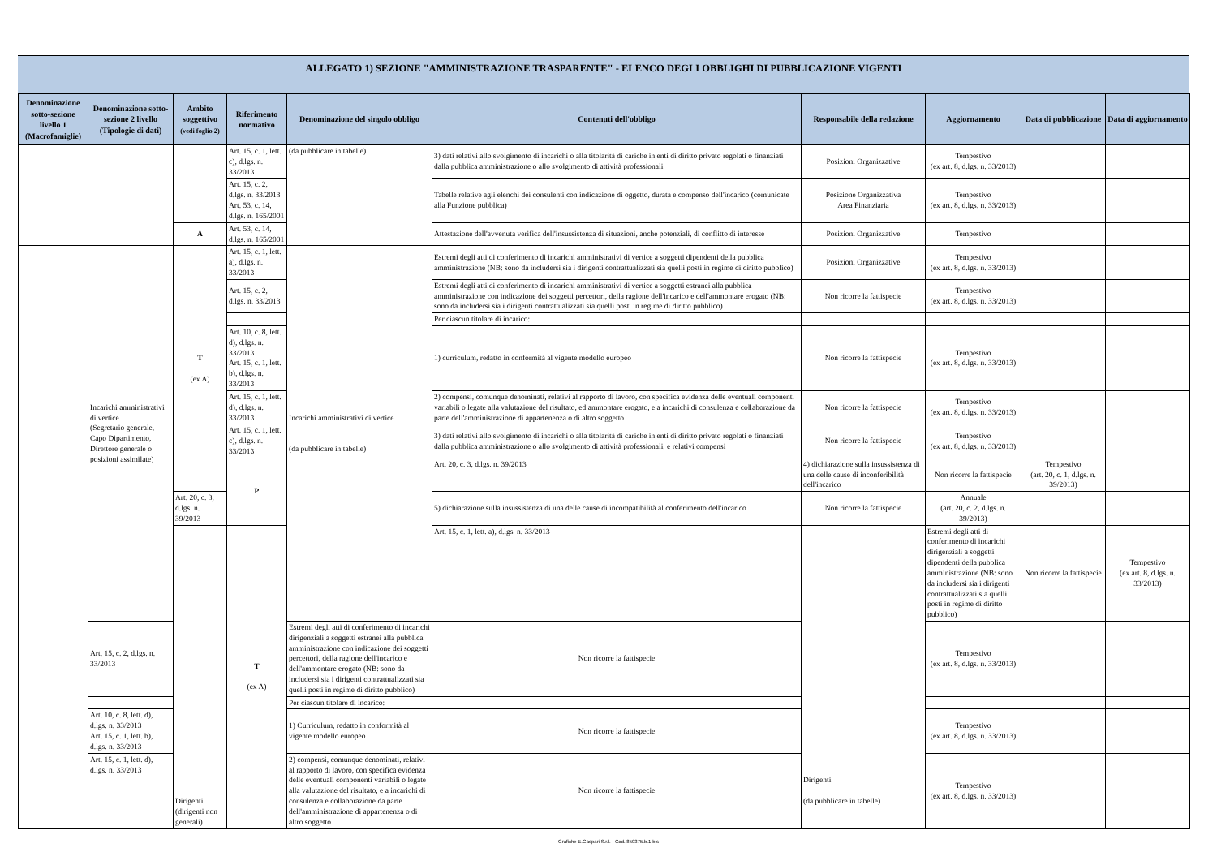ALLEGATO 1) SEZIONE "AMMINISTRAZIONE TRASPARENTE" - ELENCO DEGLI OBBLIGHI DI PUBBLICAZIONE VIGENTI
| Denominazione sotto-sezione livello 1 (Macrofamiglie) | Denominazione sotto-sezione 2 livello (Tipologie di dati) | Ambito soggettivo (vedi foglio 2) | Riferimento normativo | Denominazione del singolo obbligo | Contenuti dell'obbligo | Responsabile della redazione | Aggiornamento | Data di pubblicazione | Data di aggiornamento | | |
| --- | --- | --- | --- | --- | --- | --- | --- | --- | --- | --- | --- |
| | | | Art. 15, c. 1, lett. c), d.lgs. n. 33/2013 | (da pubblicare in tabelle) | 3) dati relativi allo svolgimento di incarichi o alla titolarità di cariche in enti di diritto privato regolati o finanziati dalla pubblica amministrazione o allo svolgimento di attività professionali | Posizioni Organizzative | Tempestivo (ex art. 8, d.lgs. n. 33/2013) | | | | |
| | | | Art. 15, c. 2, d.lgs. n. 33/2013 Art. 53, c. 14, d.lgs. n. 165/2001 | | Tabelle relative agli elenchi dei consulenti con indicazione di oggetto, durata e compenso dell'incarico (comunicate alla Funzione pubblica) | Posizione Organizzativa Area Finanziaria | Tempestivo (ex art. 8, d.lgs. n. 33/2013) | | | | |
| | | A | Art. 53, c. 14, d.lgs. n. 165/2001 | | Attestazione dell'avvenuta verifica dell'insussistenza di situazioni, anche potenziali, di conflitto di interesse | Posizioni Organizzative | Tempestivo | | | | |
| | Incarichi amministrativi di vertice (Segretario generale, Capo Dipartimento, Direttore generale o posizioni assimilate) | T (ex A) | Art. 15, c. 1, lett. a), d.lgs. n. 33/2013 | Incarichi amministrativi di vertice (da pubblicare in tabelle) | Estremi degli atti di conferimento di incarichi amministrativi di vertice a soggetti dipendenti della pubblica amministrazione (NB: sono da includersi sia i dirigenti contrattualizzati sia quelli posti in regime di diritto pubblico) | Posizioni Organizzative | Tempestivo (ex art. 8, d.lgs. n. 33/2013) | | | | |
| | | | Art. 15, c. 2, d.lgs. n. 33/2013 | | Estremi degli atti di conferimento di incarichi amministrativi di vertice a soggetti estranei alla pubblica amministrazione con indicazione dei soggetti percettori, della ragione dell'incarico e dell'ammontare erogato (NB: sono da includersi sia i dirigenti contrattualizzati sia quelli posti in regime di diritto pubblico) | Non ricorre la fattispecie | Tempestivo (ex art. 8, d.lgs. n. 33/2013) | | | | |
| | | | | | Per ciascun titolare di incarico: | | | | | | |
| | | | Art. 10, c. 8, lett. d), d.lgs. n. 33/2013 Art. 15, c. 1, lett. b), d.lgs. n. 33/2013 | | 1) curriculum, redatto in conformità al vigente modello europeo | Non ricorre la fattispecie | Tempestivo (ex art. 8, d.lgs. n. 33/2013) | | | | |
| | | | Art. 15, c. 1, lett. d), d.lgs. n. 33/2013 | | 2) compensi, comunque denominati, relativi al rapporto di lavoro, con specifica evidenza delle eventuali componenti variabili o legate alla valutazione del risultato, ed ammontare erogato, e a incarichi di consulenza e collaborazione da parte dell'amministrazione di appartenenza o di altro soggetto | Non ricorre la fattispecie | Tempestivo (ex art. 8, d.lgs. n. 33/2013) | | | | |
| | | | Art. 15, c. 1, lett. c), d.lgs. n. 33/2013 | | 3) dati relativi allo svolgimento di incarichi o alla titolarità di cariche in enti di diritto privato regolati o finanziati dalla pubblica amministrazione o allo svolgimento di attività professionali, e relativi compensi | Non ricorre la fattispecie | Tempestivo (ex art. 8, d.lgs. n. 33/2013) | | | | |
| | | | P | | Art. 20, c. 3, d.lgs. n. 39/2013 | 4) dichiarazione sulla insussistenza di una delle cause di inconferibilità dell'incarico | Non ricorre la fattispecie | Tempestivo (art. 20, c. 1, d.lgs. n. 39/2013) | | | |
| | | Art. 20, c. 3, d.lgs. n. 39/2013 | | | 5) dichiarazione sulla insussistenza di una delle cause di incompatibilità al conferimento dell'incarico | Non ricorre la fattispecie | Annuale (art. 20, c. 2, d.lgs. n. 39/2013) | | | | |
| | | Dirigenti (dirigenti non generali) | T (ex A) | | Art. 15, c. 1, lett. a), d.lgs. n. 33/2013 | Dirigenti (da pubblicare in tabelle) | Estremi degli atti di conferimento di incarichi dirigenziali a soggetti dipendenti della pubblica amministrazione (NB: sono da includersi sia i dirigenti contrattualizzati sia quelli posti in regime di diritto pubblico) | Non ricorre la fattispecie | Tempestivo (ex art. 8, d.lgs. n. 33/2013) | | |
| | Art. 15, c. 2, d.lgs. n. 33/2013 | | | Estremi degli atti di conferimento di incarichi dirigenziali a soggetti estranei alla pubblica amministrazione con indicazione dei soggetti percettori, della ragione dell'incarico e dell'ammontare erogato (NB: sono da includersi sia i dirigenti contrattualizzati sia quelli posti in regime di diritto pubblico) | Non ricorre la fattispecie | | Tempestivo (ex art. 8, d.lgs. n. 33/2013) | | | | |
| | | | | Per ciascun titolare di incarico: | | | | | | | |
| | Art. 10, c. 8, lett. d), d.lgs. n. 33/2013 Art. 15, c. 1, lett. b), d.lgs. n. 33/2013 | | | 1) Curriculum, redatto in conformità al vigente modello europeo | Non ricorre la fattispecie | | Tempestivo (ex art. 8, d.lgs. n. 33/2013) | | | | |
| | Art. 15, c. 1, lett. d), d.lgs. n. 33/2013 | | | 2) compensi, comunque denominati, relativi al rapporto di lavoro, con specifica evidenza delle eventuali componenti variabili o legate alla valutazione del risultato, e a incarichi di consulenza e collaborazione da parte dell'amministrazione di appartenenza o di altro soggetto | Non ricorre la fattispecie | | Tempestivo (ex art. 8, d.lgs. n. 33/2013) | | | | |
Grafiche E.Gaspari S.r.l. - Cod. 850375.b.1-bis